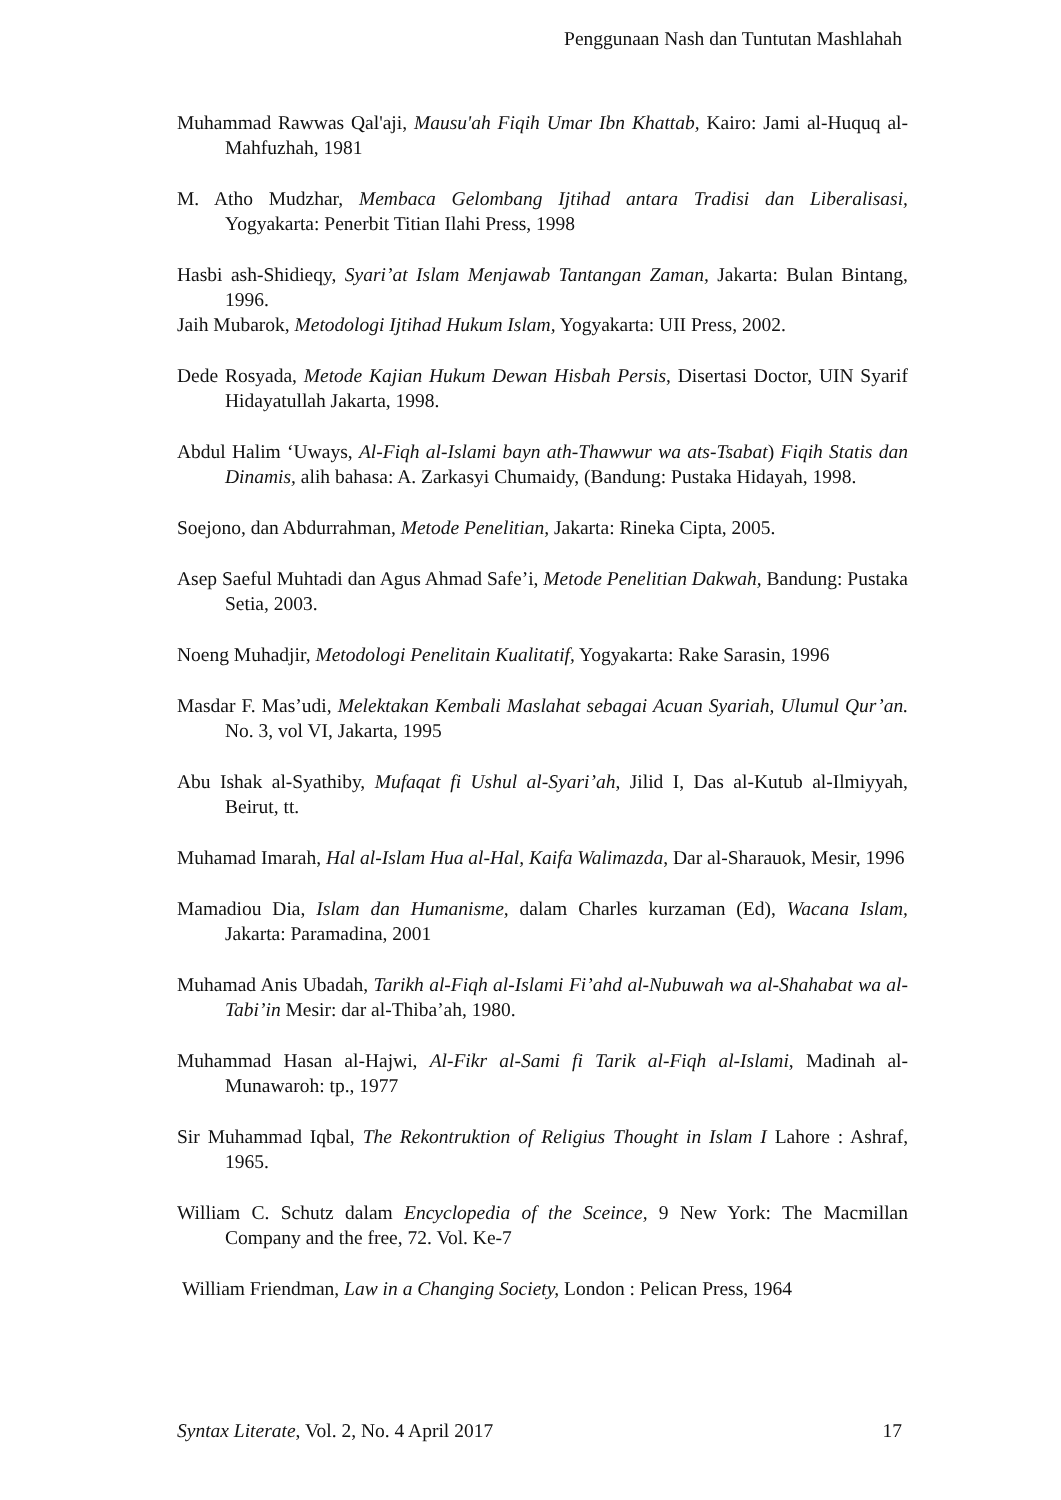Penggunaan Nash dan Tuntutan Mashlahah
Muhammad Rawwas Qal'aji, Mausu'ah Fiqih Umar Ibn Khattab, Kairo: Jami al-Huquq al-Mahfuzhah, 1981
M. Atho Mudzhar, Membaca Gelombang Ijtihad antara Tradisi dan Liberalisasi, Yogyakarta: Penerbit Titian Ilahi Press, 1998
Hasbi ash-Shidieqy, Syari’at Islam Menjawab Tantangan Zaman, Jakarta: Bulan Bintang, 1996.
Jaih Mubarok, Metodologi Ijtihad Hukum Islam, Yogyakarta: UII Press, 2002.
Dede Rosyada, Metode Kajian Hukum Dewan Hisbah Persis, Disertasi Doctor, UIN Syarif Hidayatullah Jakarta, 1998.
Abdul Halim ‘Uways, Al-Fiqh al-Islami bayn ath-Thawwur wa ats-Tsabat) Fiqih Statis dan Dinamis, alih bahasa: A. Zarkasyi Chumaidy, (Bandung: Pustaka Hidayah, 1998.
Soejono, dan Abdurrahman, Metode Penelitian, Jakarta: Rineka Cipta, 2005.
Asep Saeful Muhtadi dan Agus Ahmad Safe’i, Metode Penelitian Dakwah, Bandung: Pustaka Setia, 2003.
Noeng Muhadjir, Metodologi Penelitain Kualitatif, Yogyakarta: Rake Sarasin, 1996
Masdar F. Mas’udi, Melektakan Kembali Maslahat sebagai Acuan Syariah, Ulumul Qur’an. No. 3, vol VI, Jakarta, 1995
Abu Ishak al-Syathiby, Mufaqat fi Ushul al-Syari’ah, Jilid I, Das al-Kutub al-Ilmiyyah, Beirut, tt.
Muhamad Imarah, Hal al-Islam Hua al-Hal, Kaifa Walimazda, Dar al-Sharauok, Mesir, 1996
Mamadiou Dia, Islam dan Humanisme, dalam Charles kurzaman (Ed), Wacana Islam, Jakarta: Paramadina, 2001
Muhamad Anis Ubadah, Tarikh al-Fiqh al-Islami Fi’ahd al-Nubuwah wa al-Shahabat wa al-Tabi’in Mesir: dar al-Thiba’ah, 1980.
Muhammad Hasan al-Hajwi, Al-Fikr al-Sami fi Tarik al-Fiqh al-Islami, Madinah al-Munawaroh: tp., 1977
Sir Muhammad Iqbal, The Rekontruktion of Religius Thought in Islam I Lahore : Ashraf, 1965.
William C. Schutz dalam Encyclopedia of the Sceince, 9 New York: The Macmillan Company and the free, 72. Vol. Ke-7
William Friendman, Law in a Changing Society, London : Pelican Press, 1964
Syntax Literate, Vol. 2, No. 4 April 2017 17